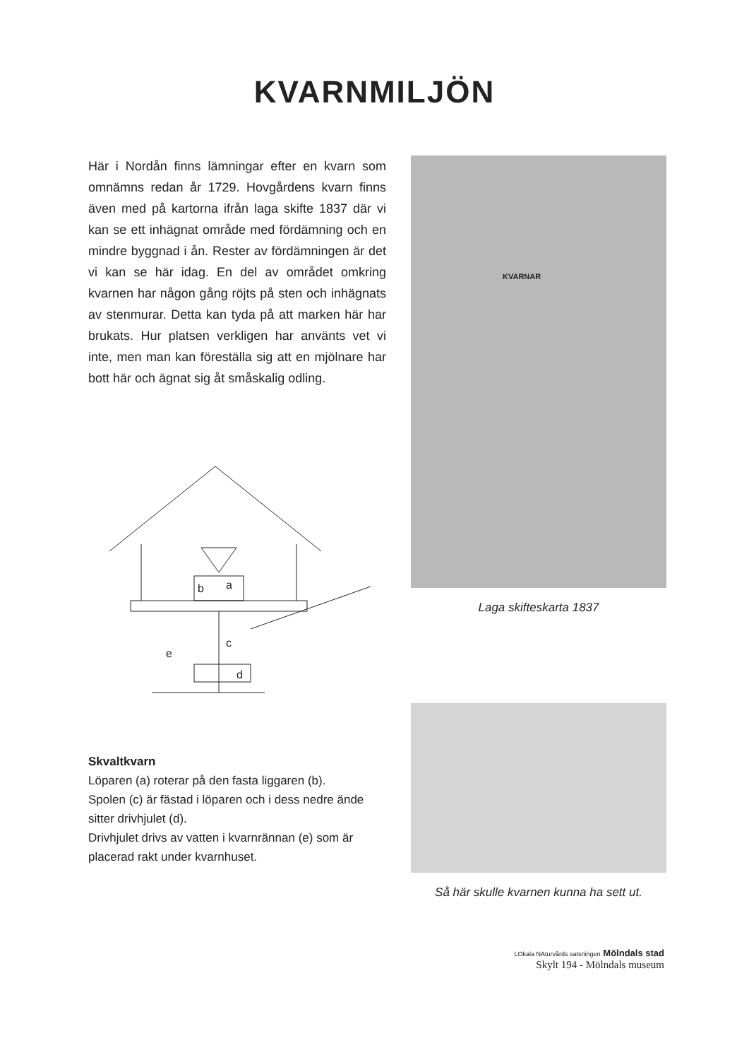KVARNMILJÖN
Här i Nordån finns lämningar efter en kvarn som omnämns redan år 1729. Hovgårdens kvarn finns även med på kartorna ifrån laga skifte 1837 där vi kan se ett inhägnat område med fördämning och en mindre byggnad i ån. Rester av fördämningen är det vi kan se här idag. En del av området omkring kvarnen har någon gång röjts på sten och inhägnats av stenmurar. Detta kan tyda på att marken här har brukats. Hur platsen verkligen har använts vet vi inte, men man kan föreställa sig att en mjölnare har bott här och ägnat sig åt småskalig odling.
b
a
c
e
d
Skvaltkvarn
Löparen (a) roterar på den fasta liggaren (b).
Spolen (c) är fästad i löparen och i dess nedre ände sitter drivhjulet (d).
Drivhjulet drivs av vatten i kvarnrännan (e) som är placerad rakt under kvarnhuset.
KVARNAR
Laga skifteskarta 1837
Så här skulle kvarnen kunna ha sett ut.
LOkala NAturvårds satsningen Mölndals stad
Skylt 194 - Mölndals museum